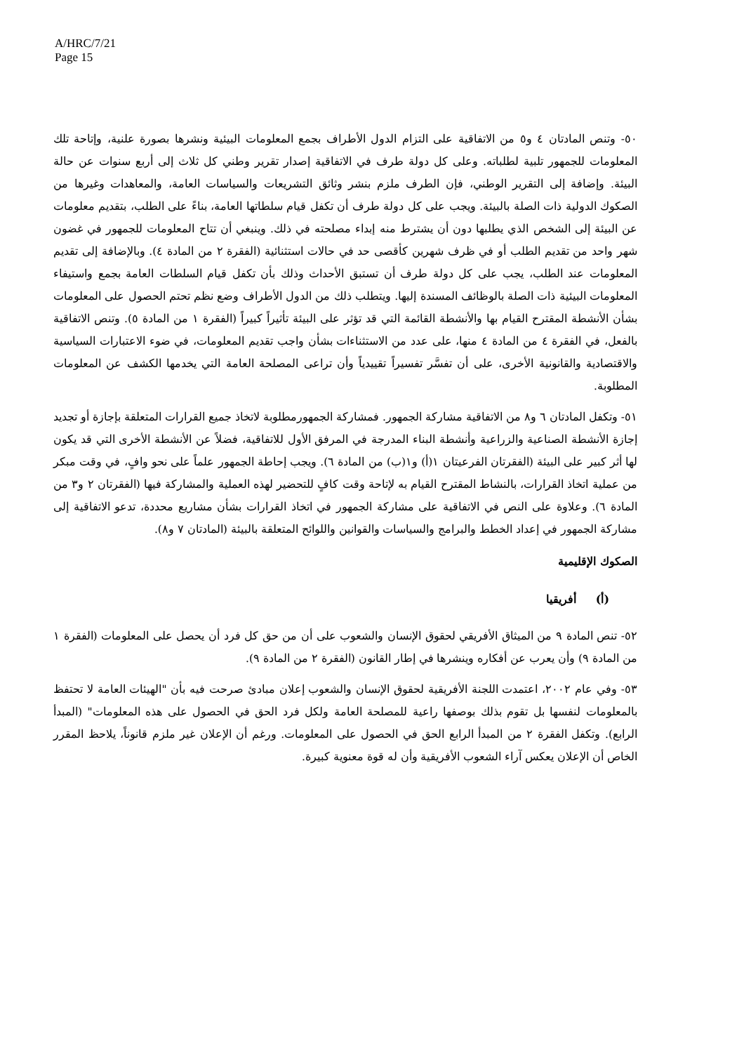A/HRC/7/21
Page 15
٥٠- وتنص المادتان ٤ و٥ من الاتفاقية على التزام الدول الأطراف بجمع المعلومات البيئية ونشرها بصورة علنية، وإتاحة تلك المعلومات للجمهور تلبية لطلباته. وعلى كل دولة طرف في الاتفاقية إصدار تقرير وطني كل ثلاث إلى أربع سنوات عن حالة البيئة. وإضافة إلى التقرير الوطني، فإن الطرف ملزم بنشر وثائق التشريعات والسياسات العامة، والمعاهدات وغيرها من الصكوك الدولية ذات الصلة بالبيئة. ويجب على كل دولة طرف أن تكفل قيام سلطاتها العامة، بناءً على الطلب، بتقديم معلومات عن البيئة إلى الشخص الذي يطلبها دون أن يشترط منه إبداء مصلحته في ذلك. وينبغي أن تتاح المعلومات للجمهور في غضون شهر واحد من تقديم الطلب أو في ظرف شهرين كأقصى حد في حالات استثنائية (الفقرة ٢ من المادة ٤). وبالإضافة إلى تقديم المعلومات عند الطلب، يجب على كل دولة طرف أن تستبق الأحداث وذلك بأن تكفل قيام السلطات العامة بجمع واستيفاء المعلومات البيئية ذات الصلة بالوظائف المسندة إليها. ويتطلب ذلك من الدول الأطراف وضع نظم تحتم الحصول على المعلومات بشأن الأنشطة المقترح القيام بها والأنشطة القائمة التي قد تؤثر على البيئة تأثيراً كبيراً (الفقرة ١ من المادة ٥). وتنص الاتفاقية بالفعل، في الفقرة ٤ من المادة ٤ منها، على عدد من الاستثناءات بشأن واجب تقديم المعلومات، في ضوء الاعتبارات السياسية والاقتصادية والقانونية الأخرى، على أن تفسَّر تفسيراً تقييدياً وأن تراعى المصلحة العامة التي يخدمها الكشف عن المعلومات المطلوبة.
٥١- وتكفل المادتان ٦ و٨ من الاتفاقية مشاركة الجمهور. فمشاركة الجمهورمطلوبة لاتخاذ جميع القرارات المتعلقة بإجازة أو تجديد إجازة الأنشطة الصناعية والزراعية وأنشطة البناء المدرجة في المرفق الأول للاتفاقية، فضلاً عن الأنشطة الأخرى التي قد يكون لها أثر كبير على البيئة (الفقرتان الفرعيتان ١(أ) و١(ب) من المادة ٦). ويجب إحاطة الجمهور علماً على نحو وافٍ، في وقت مبكر من عملية اتخاذ القرارات، بالنشاط المقترح القيام به لإتاحة وقت كافٍ للتحضير لهذه العملية والمشاركة فيها (الفقرتان ٢ و٣ من المادة ٦). وعلاوة على النص في الاتفاقية على مشاركة الجمهور في اتخاذ القرارات بشأن مشاريع محددة، تدعو الاتفاقية إلى مشاركة الجمهور في إعداد الخطط والبرامج والسياسات والقوانين واللوائح المتعلقة بالبيئة (المادتان ٧ و٨).
الصكوك الإقليمية
(أ) أفريقيا
٥٢- تنص المادة ٩ من الميثاق الأفريقي لحقوق الإنسان والشعوب على أن من حق كل فرد أن يحصل على المعلومات (الفقرة ١ من المادة ٩) وأن يعرب عن أفكاره وينشرها في إطار القانون (الفقرة ٢ من المادة ٩).
٥٣- وفي عام ٢٠٠٢، اعتمدت اللجنة الأفريقية لحقوق الإنسان والشعوب إعلان مبادئ صرحت فيه بأن "الهيئات العامة لا تحتفظ بالمعلومات لنفسها بل تقوم بذلك بوصفها راعية للمصلحة العامة ولكل فرد الحق في الحصول على هذه المعلومات" (المبدأ الرابع). وتكفل الفقرة ٢ من المبدأ الرابع الحق في الحصول على المعلومات. ورغم أن الإعلان غير ملزم قانوناً، يلاحظ المقرر الخاص أن الإعلان يعكس آراء الشعوب الأفريقية وأن له قوة معنوية كبيرة.